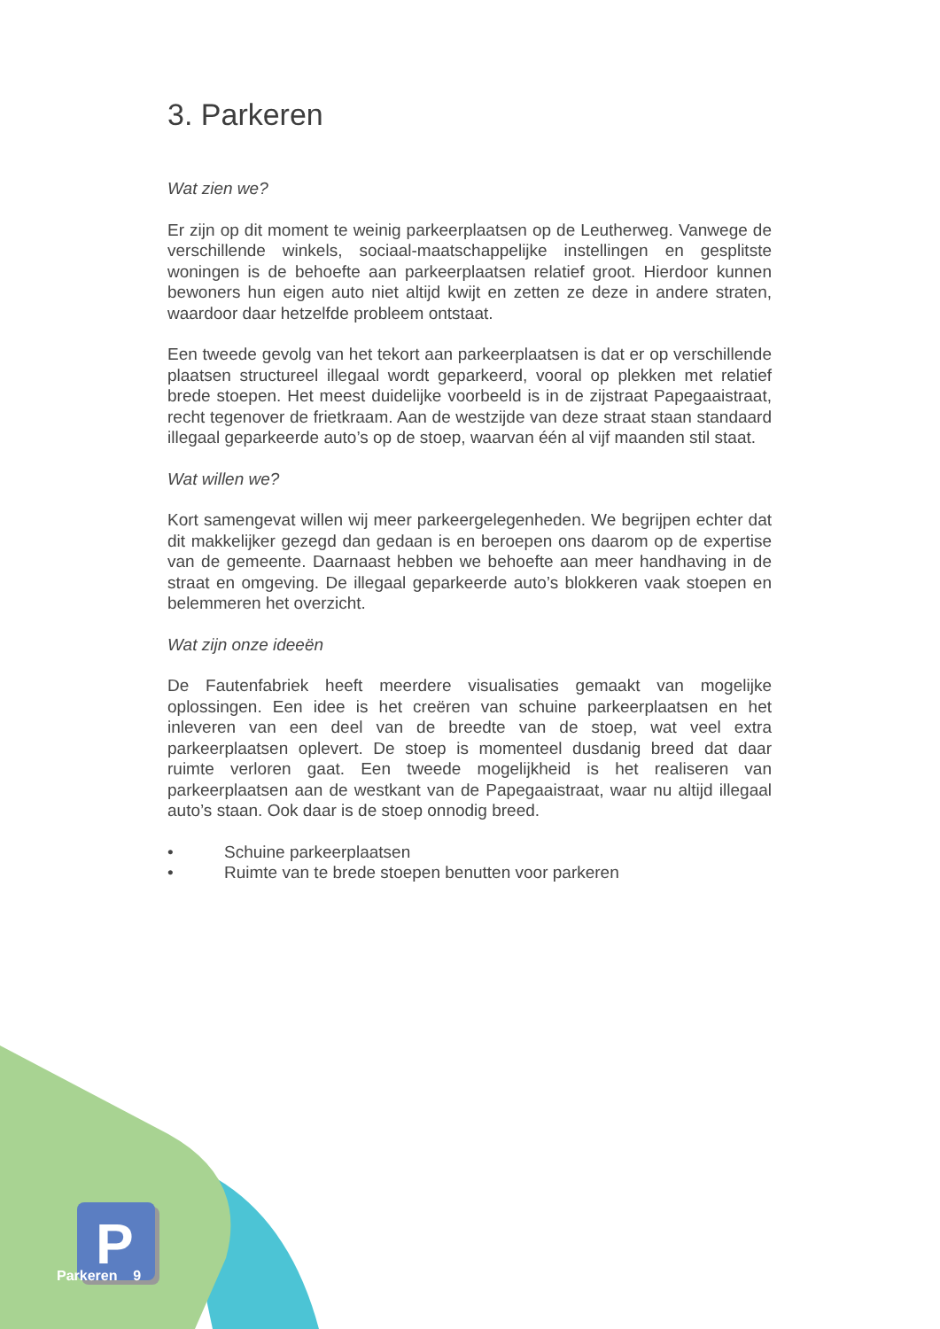P
3. Parkeren
Wat zien we?
Er zijn op dit moment te weinig parkeerplaatsen op de Leutherweg. Vanwege de verschillende winkels, sociaal-maatschappelijke instellingen en gesplitste woningen is de behoefte aan parkeerplaatsen relatief groot. Hierdoor kunnen bewoners hun eigen auto niet altijd kwijt en zetten ze deze in andere straten, waardoor daar hetzelfde probleem ontstaat.
Een tweede gevolg van het tekort aan parkeerplaatsen is dat er op verschillende plaatsen structureel illegaal wordt geparkeerd, vooral op plekken met relatief brede stoepen. Het meest duidelijke voorbeeld is in de zijstraat Papegaaistraat, recht tegenover de frietkraam. Aan de westzijde van deze straat staan standaard illegaal geparkeerde auto’s op de stoep, waarvan één al vijf maanden stil staat.
Wat willen we?
Kort samengevat willen wij meer parkeergelegenheden. We begrijpen echter dat dit makkelijker gezegd dan gedaan is en beroepen ons daarom op de expertise van de gemeente. Daarnaast hebben we behoefte aan meer handhaving in de straat en omgeving. De illegaal geparkeerde auto’s blokkeren vaak stoepen en belemmeren het overzicht.
Wat zijn onze ideeën
De Fautenfabriek heeft meerdere visualisaties gemaakt van mogelijke oplossingen. Een idee is het creëren van schuine parkeerplaatsen en het inleveren van een deel van de breedte van de stoep, wat veel extra parkeerplaatsen oplevert. De stoep is momenteel dusdanig breed dat daar ruimte verloren gaat. Een tweede mogelijkheid is het realiseren van parkeerplaatsen aan de westkant van de Papegaaistraat, waar nu altijd illegaal auto’s staan. Ook daar is de stoep onnodig breed.
• Schuine parkeerplaatsen
• Ruimte van te brede stoepen benutten voor parkeren
Parkeren 9